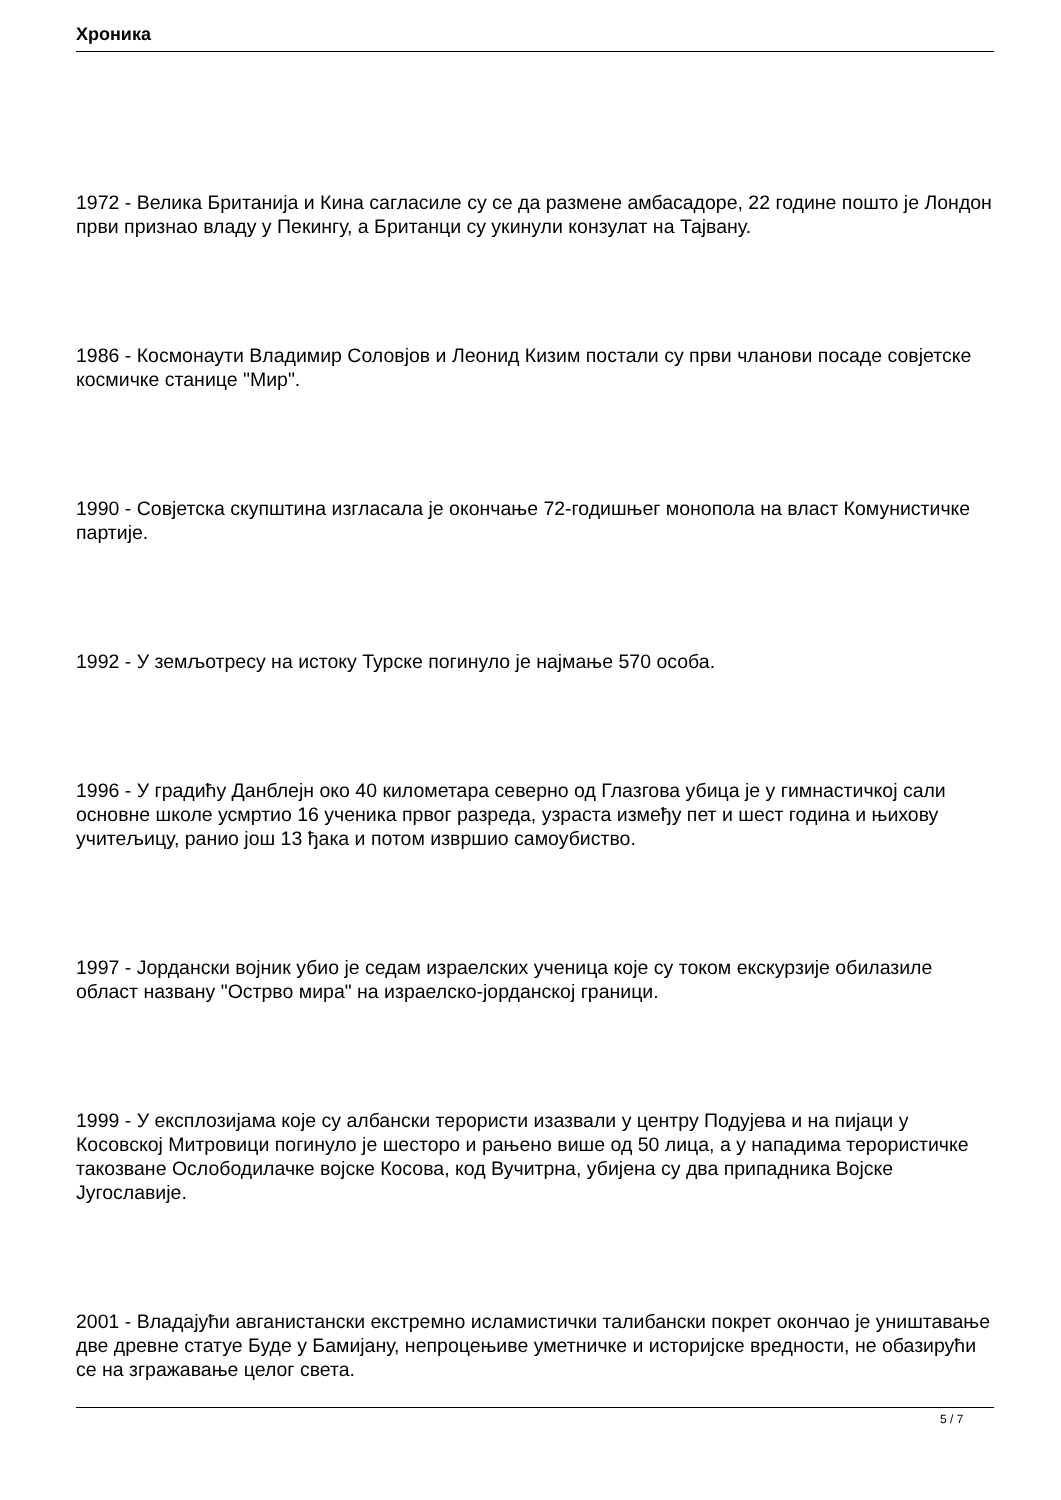Хроника
1972 - Велика Британија и Кина сагласиле су се да размене амбасадоре, 22 године пошто је Лондон први признао владу у Пекингу, а Британци су укинули конзулат на Тајвану.
1986 - Космонаути Владимир Соловјов и Леонид Кизим постали су први чланови посаде совјетске космичке станице "Мир".
1990 - Совјетска скупштина изгласала је окончање 72-годишњег монопола на власт Комунистичке партије.
1992 - У земљотресу на истоку Турске погинуло је најмање 570 особа.
1996 - У градићу Данблејн око 40 километара северно од Глазгова убица је у гимнастичкој сали основне школе усмртио 16 ученика првог разреда, узраста између пет и шест година и њихову учитељицу, ранио још 13 ђака и потом извршио самоубиство.
1997 - Јордански војник убио је седам израелских ученица које су током екскурзије обилазиле област названу "Острво мира" на израелско-јорданској граници.
1999 - У експлозијама које су албански терористи изазвали у центру Подујева и на пијаци у Косовској Митровици погинуло је шесторо и рањено више од 50 лица, а у нападима терористичке такозване Ослободилачке војске Косова, код Вучитрна, убијена су два припадника Војске Југославије.
2001 - Владајући авганистански екстремно исламистички талибански покрет окончао је уништавање две древне статуе Буде у Бамијану, непроцењиве уметничке и историјске вредности, не обазирући се на згражавање целог света.
5 / 7